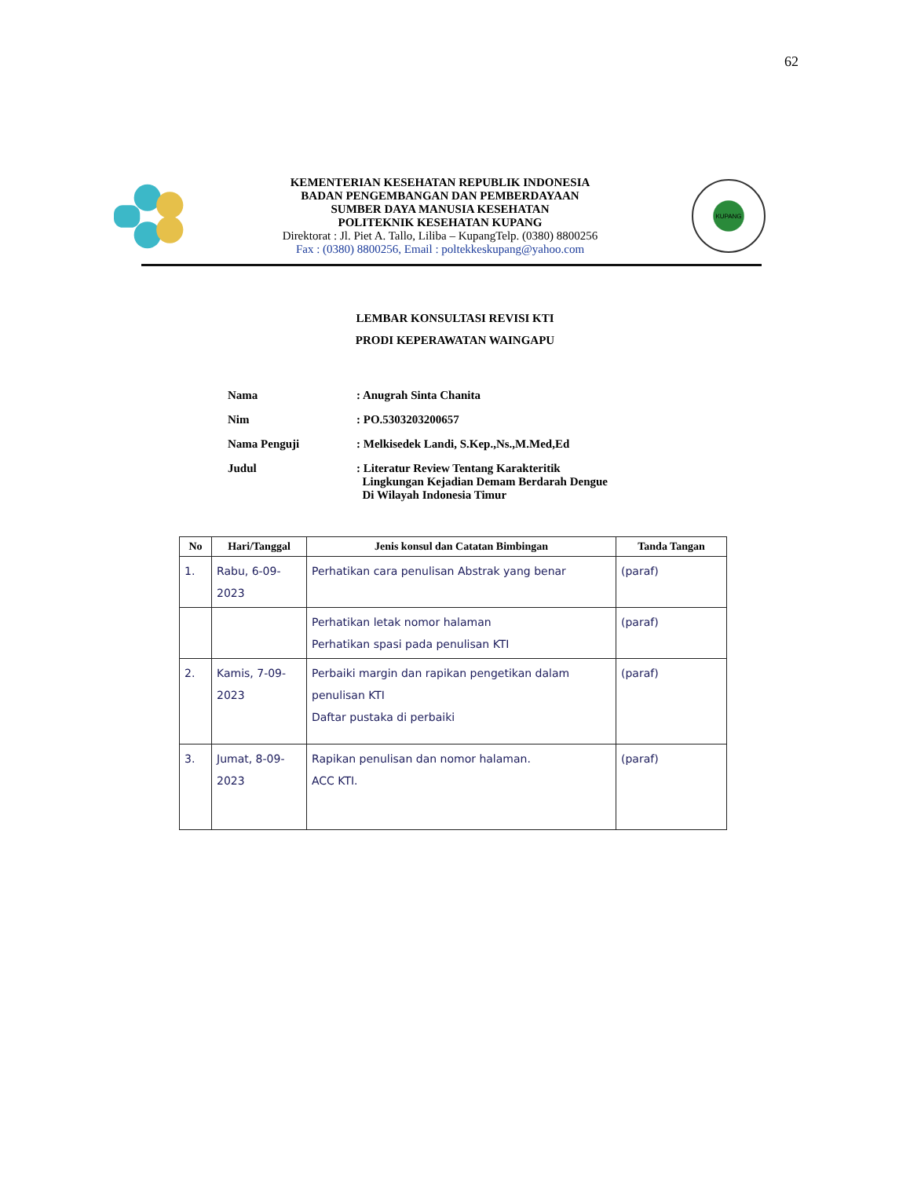62
KEMENTERIAN KESEHATAN REPUBLIK INDONESIA
BADAN PENGEMBANGAN DAN PEMBERDAYAAN
SUMBER DAYA MANUSIA KESEHATAN
POLITEKNIK KESEHATAN KUPANG
Direktorat : Jl. Piet A. Tallo, Liliba – KupangTelp. (0380) 8800256
Fax : (0380) 8800256, Email : poltekkeskupang@yahoo.com
KUPANG
LEMBAR KONSULTASI REVISI KTI
PRODI KEPERAWATAN WAINGAPU
| Nama | : Anugrah Sinta Chanita |
| Nim | : PO.5303203200657 |
| Nama Penguji | : Melkisedek Landi, S.Kep.,Ns.,M.Med,Ed |
| Judul | : Literatur Review Tentang Karakteritik Lingkungan Kejadian Demam Berdarah Dengue Di Wilayah Indonesia Timur |
| No | Hari/Tanggal | Jenis konsul dan Catatan Bimbingan | Tanda Tangan |
| --- | --- | --- | --- |
| 1. | Rabu, 6-09-2023 | Perhatikan cara penulisan Abstrak yang benar | (paraf) |
| | | Perhatikan letak nomor halaman Perhatikan spasi pada penulisan KTI | (paraf) |
| 2. | Kamis, 7-09-2023 | Perbaiki margin dan rapikan pengetikan dalam penulisan KTI Daftar pustaka di perbaiki | (paraf) |
| 3. | Jumat, 8-09-2023 | Rapikan penulisan dan nomor halaman. ACC KTI. | (paraf) |